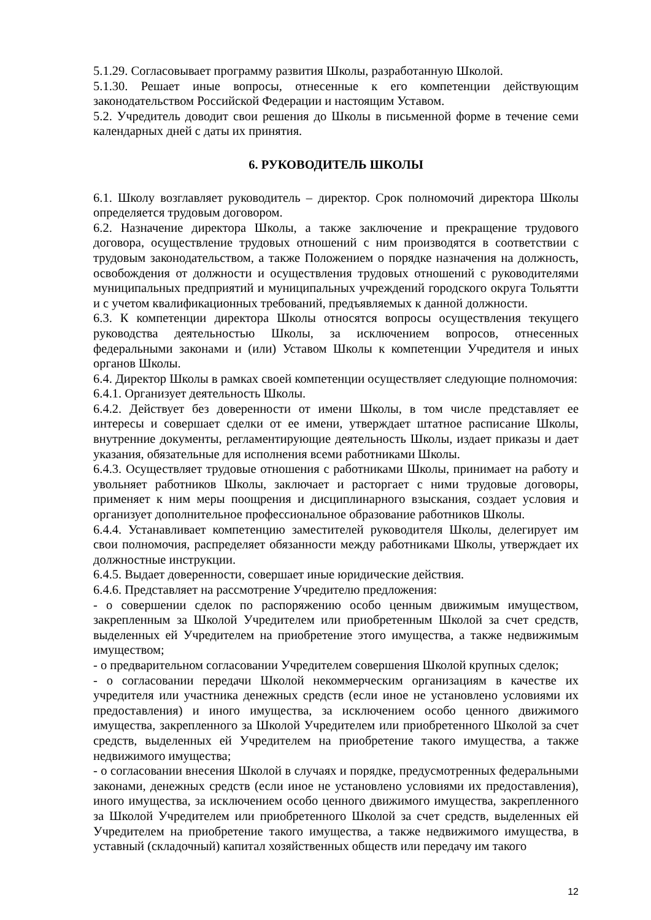5.1.29. Согласовывает программу развития Школы, разработанную Школой.
5.1.30. Решает иные вопросы, отнесенные к его компетенции действующим законодательством Российской Федерации и настоящим Уставом.
5.2. Учредитель доводит свои решения до Школы в письменной форме в течение семи календарных дней с даты их принятия.
6. РУКОВОДИТЕЛЬ ШКОЛЫ
6.1. Школу возглавляет руководитель – директор. Срок полномочий директора Школы определяется трудовым договором.
6.2. Назначение директора Школы, а также заключение и прекращение трудового договора, осуществление трудовых отношений с ним производятся в соответствии с трудовым законодательством, а также Положением о порядке назначения на должность, освобождения от должности и осуществления трудовых отношений с руководителями муниципальных предприятий и муниципальных учреждений городского округа Тольятти и с учетом квалификационных требований, предъявляемых к данной должности.
6.3. К компетенции директора Школы относятся вопросы осуществления текущего руководства деятельностью Школы, за исключением вопросов, отнесенных федеральными законами и (или) Уставом Школы к компетенции Учредителя и иных органов Школы.
6.4. Директор Школы в рамках своей компетенции осуществляет следующие полномочия:
6.4.1. Организует деятельность Школы.
6.4.2. Действует без доверенности от имени Школы, в том числе представляет ее интересы и совершает сделки от ее имени, утверждает штатное расписание Школы, внутренние документы, регламентирующие деятельность Школы, издает приказы и дает указания, обязательные для исполнения всеми работниками Школы.
6.4.3. Осуществляет трудовые отношения с работниками Школы, принимает на работу и увольняет работников Школы, заключает и расторгает с ними трудовые договоры, применяет к ним меры поощрения и дисциплинарного взыскания, создает условия и организует дополнительное профессиональное образование работников Школы.
6.4.4. Устанавливает компетенцию заместителей руководителя Школы, делегирует им свои полномочия, распределяет обязанности между работниками Школы, утверждает их должностные инструкции.
6.4.5. Выдает доверенности, совершает иные юридические действия.
6.4.6. Представляет на рассмотрение Учредителю предложения:
- о совершении сделок по распоряжению особо ценным движимым имуществом, закрепленным за Школой Учредителем или приобретенным Школой за счет средств, выделенных ей Учредителем на приобретение этого имущества, а также недвижимым имуществом;
- о предварительном согласовании Учредителем совершения Школой крупных сделок;
- о согласовании передачи Школой некоммерческим организациям в качестве их учредителя или участника денежных средств (если иное не установлено условиями их предоставления) и иного имущества, за исключением особо ценного движимого имущества, закрепленного за Школой Учредителем или приобретенного Школой за счет средств, выделенных ей Учредителем на приобретение такого имущества, а также недвижимого имущества;
- о согласовании внесения Школой в случаях и порядке, предусмотренных федеральными законами, денежных средств (если иное не установлено условиями их предоставления), иного имущества, за исключением особо ценного движимого имущества, закрепленного за Школой Учредителем или приобретенного Школой за счет средств, выделенных ей Учредителем на приобретение такого имущества, а также недвижимого имущества, в уставный (складочный) капитал хозяйственных обществ или передачу им такого
12